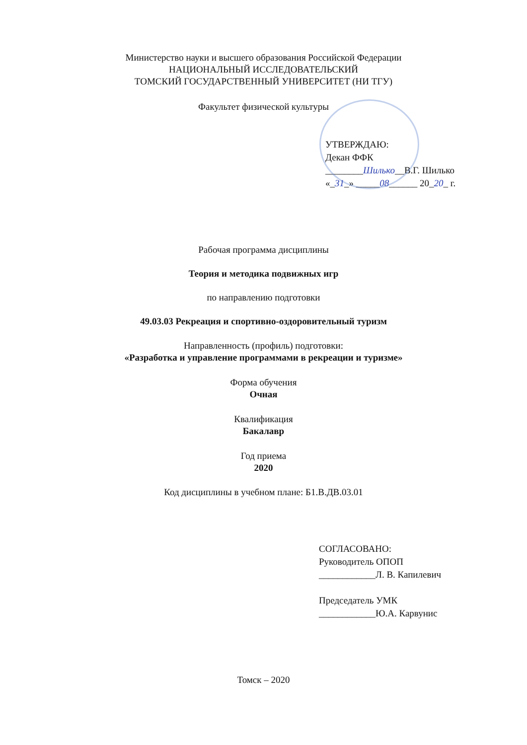Министерство науки и высшего образования Российской Федерации
НАЦИОНАЛЬНЫЙ ИССЛЕДОВАТЕЛЬСКИЙ
ТОМСКИЙ ГОСУДАРСТВЕННЫЙ УНИВЕРСИТЕТ (НИ ТГУ)
Факультет физической культуры
УТВЕРЖДАЮ:
Декан ФФК
________Шилько__В.Г. Шилько
«_31_» _____08______ 20_20_ г.
Рабочая программа дисциплины
Теория и методика подвижных игр
по направлению подготовки
49.03.03 Рекреация и спортивно-оздоровительный туризм
Направленность (профиль) подготовки:
«Разработка и управление программами в рекреации и туризме»
Форма обучения
Очная
Квалификация
Бакалавр
Год приема
2020
Код дисциплины в учебном плане: Б1.В.ДВ.03.01
СОГЛАСОВАНО:
Руководитель ОПОП
____________Л. В. Капилевич
Председатель УМК
____________Ю.А. Карвунис
Томск – 2020